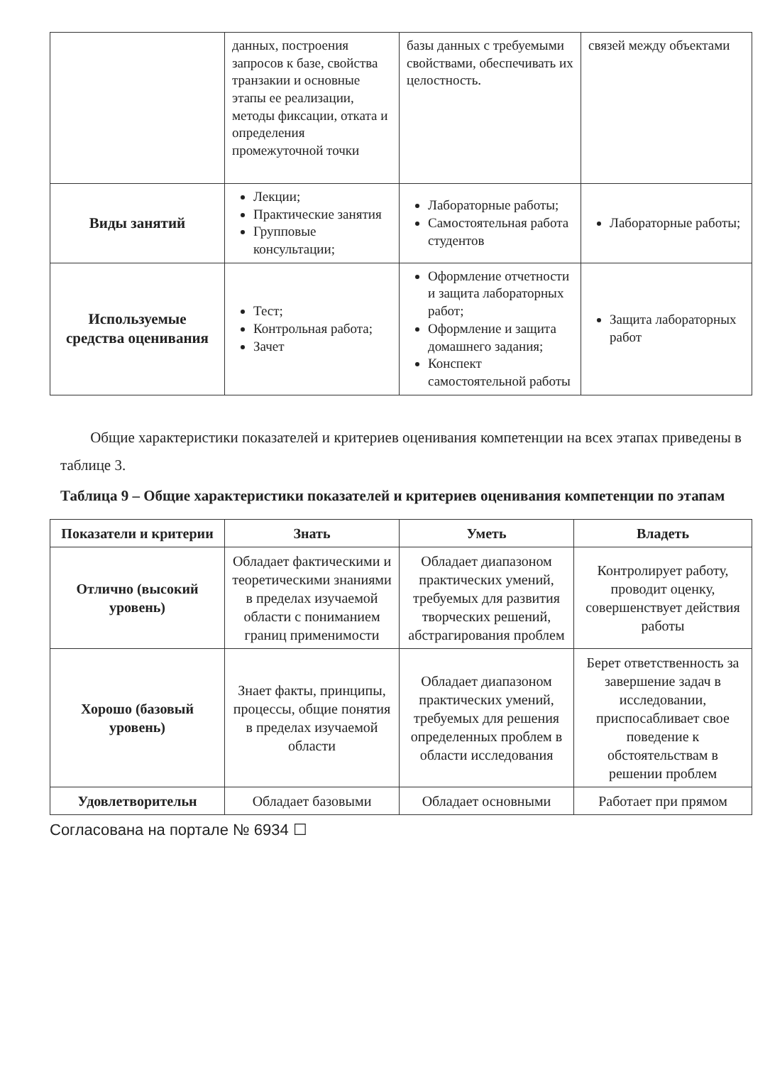| | данных, построения запросов к базе, свойства транзакии и основные этапы ее реализации, методы фиксации, отката и определения промежуточной точки | базы данных с требуемыми свойствами, обеспечивать их целостность. | связей между объектами |
| Виды занятий | Лекции; Практические занятия Групповые консультации; | Лабораторные работы; Самостоятельная работа студентов | Лабораторные работы; |
| Используемые средства оценивания | Тест; Контрольная работа; Зачет | Оформление отчетности и защита лабораторных работ; Оформление и защита домашнего задания; Конспект самостоятельной работы | Защита лабораторных работ |
Общие характеристики показателей и критериев оценивания компетенции на всех этапах приведены в таблице 3.
Таблица 9 – Общие характеристики показателей и критериев оценивания компетенции по этапам
| Показатели и критерии | Знать | Уметь | Владеть |
| --- | --- | --- | --- |
| Отлично (высокий уровень) | Обладает фактическими и теоретическими знаниями в пределах изучаемой области с пониманием границ применимости | Обладает диапазоном практических умений, требуемых для развития творческих решений, абстрагирования проблем | Контролирует работу, проводит оценку, совершенствует действия работы |
| Хорошо (базовый уровень) | Знает факты, принципы, процессы, общие понятия в пределах изучаемой области | Обладает диапазоном практических умений, требуемых для решения определенных проблем в области исследования | Берет ответственность за завершение задач в исследовании, приспосабливает свое поведение к обстоятельствам в решении проблем |
| Удовлетворительн | Обладает базовыми | Обладает основными | Работает при прямом |
Согласована на портале № 6934 ☐